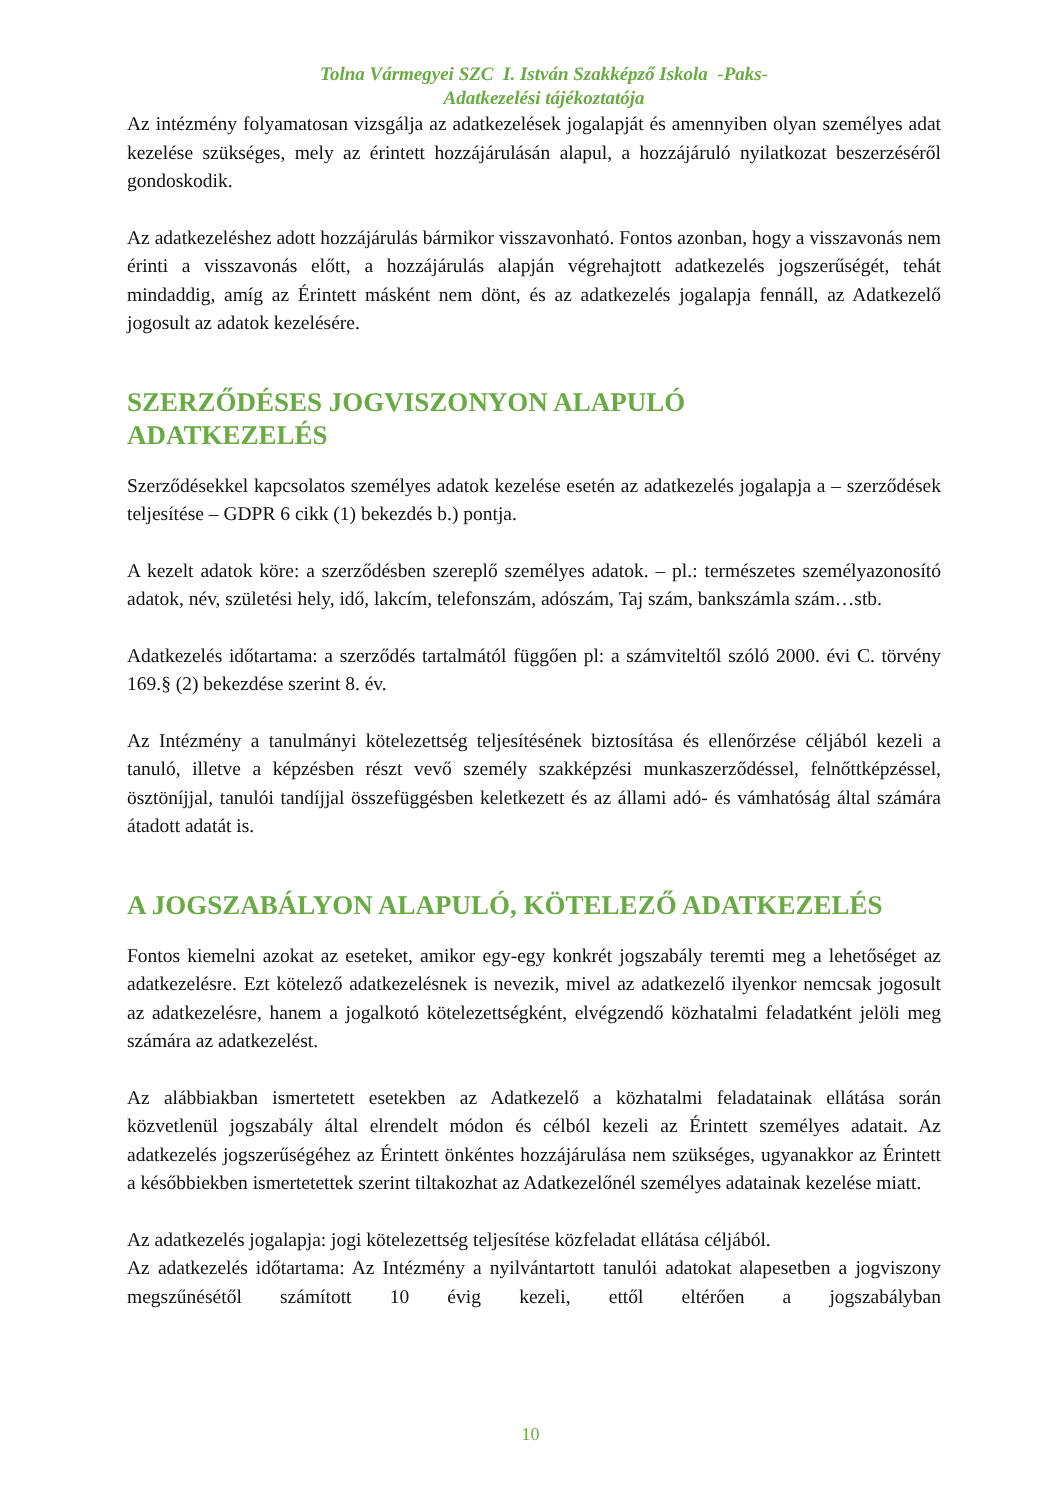Tolna Vármegyei SZC I. István Szakképző Iskola -Paks-
Adatkezelési tájékoztatója
Az intézmény folyamatosan vizsgálja az adatkezelések jogalapját és amennyiben olyan személyes adat kezelése szükséges, mely az érintett hozzájárulásán alapul, a hozzájáruló nyilatkozat beszerzéséről gondoskodik.
Az adatkezeléshez adott hozzájárulás bármikor visszavonható. Fontos azonban, hogy a visszavonás nem érinti a visszavonás előtt, a hozzájárulás alapján végrehajtott adatkezelés jogszerűségét, tehát mindaddig, amíg az Érintett másként nem dönt, és az adatkezelés jogalapja fennáll, az Adatkezelő jogosult az adatok kezelésére.
SZERZŐDÉSES JOGVISZONYON ALAPULÓ
ADATKEZELÉS
Szerződésekkel kapcsolatos személyes adatok kezelése esetén az adatkezelés jogalapja a – szerződések teljesítése – GDPR 6 cikk (1) bekezdés b.) pontja.
A kezelt adatok köre: a szerződésben szereplő személyes adatok. – pl.: természetes személyazonosító adatok, név, születési hely, idő, lakcím, telefonszám, adószám, Taj szám, bankszámla szám…stb.
Adatkezelés időtartama: a szerződés tartalmától függően pl: a számviteltől szóló 2000. évi C. törvény 169.§ (2) bekezdése szerint 8. év.
Az Intézmény a tanulmányi kötelezettség teljesítésének biztosítása és ellenőrzése céljából kezeli a tanuló, illetve a képzésben részt vevő személy szakképzési munkaszerződéssel, felnőttképzéssel, ösztöníjjal, tanulói tandíjjal összefüggésben keletkezett és az állami adó- és vámhatóság által számára átadott adatát is.
A JOGSZABÁLYON ALAPULÓ, KÖTELEZŐ ADATKEZELÉS
Fontos kiemelni azokat az eseteket, amikor egy-egy konkrét jogszabály teremti meg a lehetőséget az adatkezelésre. Ezt kötelező adatkezelésnek is nevezik, mivel az adatkezelő ilyenkor nemcsak jogosult az adatkezelésre, hanem a jogalkotó kötelezettségként, elvégzendő közhatalmi feladatként jelöli meg számára az adatkezelést.
Az alábbiakban ismertetett esetekben az Adatkezelő a közhatalmi feladatainak ellátása során közvetlenül jogszabály által elrendelt módon és célból kezeli az Érintett személyes adatait. Az adatkezelés jogszerűségéhez az Érintett önkéntes hozzájárulása nem szükséges, ugyanakkor az Érintett a későbbiekben ismertetettek szerint tiltakozhat az Adatkezelőnél személyes adatainak kezelése miatt.
Az adatkezelés jogalapja: jogi kötelezettség teljesítése közfeladat ellátása céljából.
Az adatkezelés időtartama: Az Intézmény a nyilvántartott tanulói adatokat alapesetben a jogviszony megszűnésétől számított 10 évig kezeli, ettől eltérően a jogszabályban
10